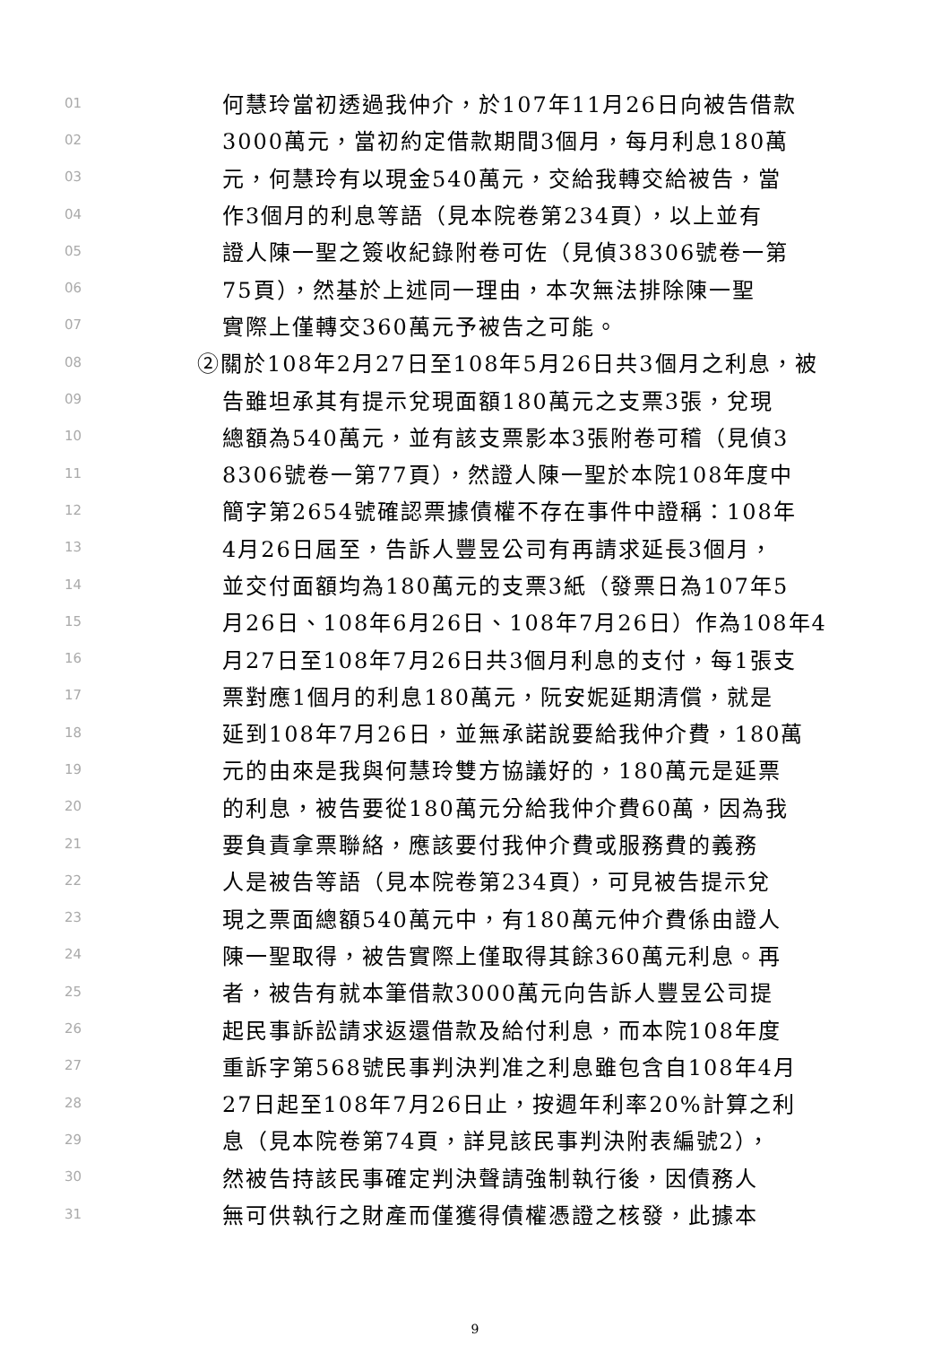01 何慧玲當初透過我仲介，於107年11月26日向被告借款
02 3000萬元，當初約定借款期間3個月，每月利息180萬
03 元，何慧玲有以現金540萬元，交給我轉交給被告，當
04 作3個月的利息等語（見本院卷第234頁），以上並有
05 證人陳一聖之簽收紀錄附卷可佐（見偵38306號卷一第
06 75頁），然基於上述同一理由，本次無法排除陳一聖
07 實際上僅轉交360萬元予被告之可能。
08 ②關於108年2月27日至108年5月26日共3個月之利息，被
09 告雖坦承其有提示兌現面額180萬元之支票3張，兌現
10 總額為540萬元，並有該支票影本3張附卷可稽（見偵3
11 8306號卷一第77頁），然證人陳一聖於本院108年度中
12 簡字第2654號確認票據債權不存在事件中證稱：108年
13 4月26日屆至，告訴人豐昱公司有再請求延長3個月，
14 並交付面額均為180萬元的支票3紙（發票日為107年5
15 月26日、108年6月26日、108年7月26日）作為108年4
16 月27日至108年7月26日共3個月利息的支付，每1張支
17 票對應1個月的利息180萬元，阮安妮延期清償，就是
18 延到108年7月26日，並無承諾說要給我仲介費，180萬
19 元的由來是我與何慧玲雙方協議好的，180萬元是延票
20 的利息，被告要從180萬元分給我仲介費60萬，因為我
21 要負責拿票聯絡，應該要付我仲介費或服務費的義務
22 人是被告等語（見本院卷第234頁），可見被告提示兌
23 現之票面總額540萬元中，有180萬元仲介費係由證人
24 陳一聖取得，被告實際上僅取得其餘360萬元利息。再
25 者，被告有就本筆借款3000萬元向告訴人豐昱公司提
26 起民事訴訟請求返還借款及給付利息，而本院108年度
27 重訴字第568號民事判決判准之利息雖包含自108年4月
28 27日起至108年7月26日止，按週年利率20%計算之利
29 息（見本院卷第74頁，詳見該民事判決附表編號2），
30 然被告持該民事確定判決聲請強制執行後，因債務人
31 無可供執行之財產而僅獲得債權憑證之核發，此據本
9